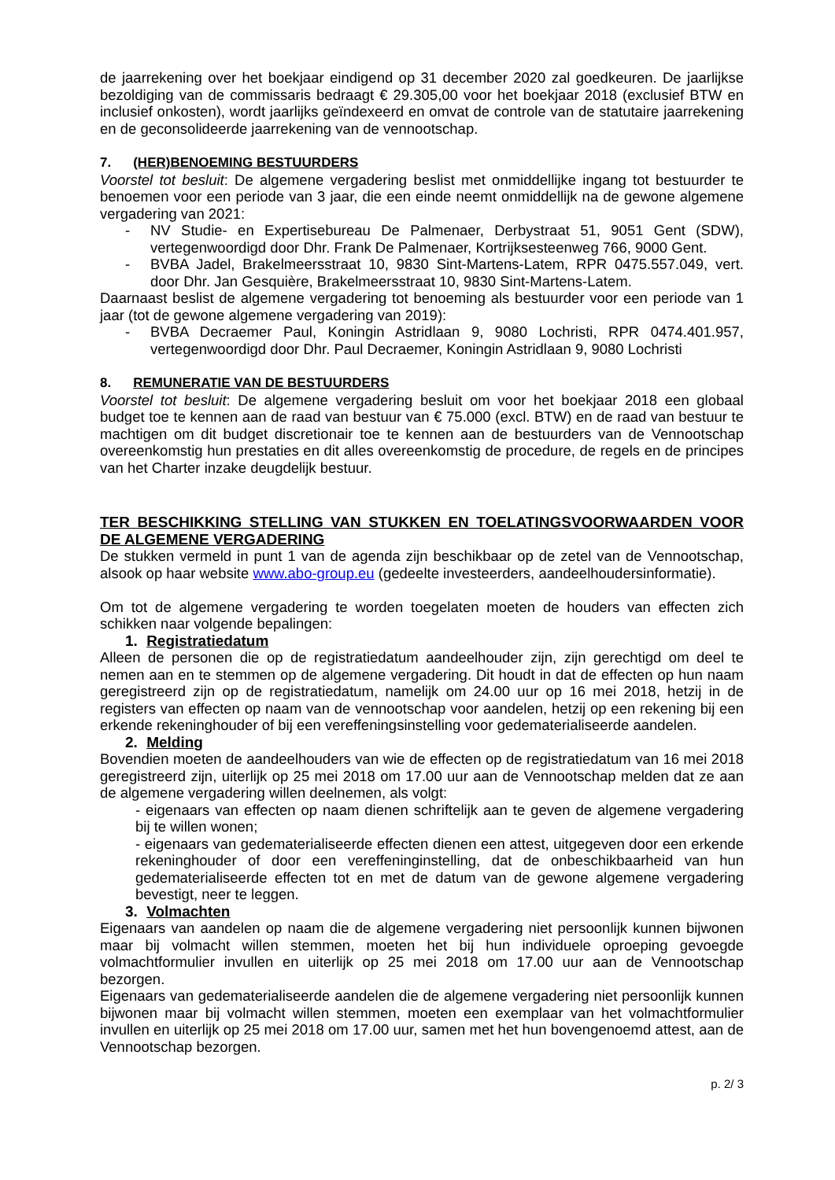de jaarrekening over het boekjaar eindigend op 31 december 2020 zal goedkeuren. De jaarlijkse bezoldiging van de commissaris bedraagt € 29.305,00 voor het boekjaar 2018 (exclusief BTW en inclusief onkosten), wordt jaarlijks geïndexeerd en omvat de controle van de statutaire jaarrekening en de geconsolideerde jaarrekening van de vennootschap.
7. (HER)BENOEMING BESTUURDERS
Voorstel tot besluit: De algemene vergadering beslist met onmiddellijke ingang tot bestuurder te benoemen voor een periode van 3 jaar, die een einde neemt onmiddellijk na de gewone algemene vergadering van 2021:
- NV Studie- en Expertisebureau De Palmenaer, Derbystraat 51, 9051 Gent (SDW), vertegenwoordigd door Dhr. Frank De Palmenaer, Kortrijksesteenweg 766, 9000 Gent.
- BVBA Jadel, Brakelmeersstraat 10, 9830 Sint-Martens-Latem, RPR 0475.557.049, vert. door Dhr. Jan Gesquière, Brakelmeersstraat 10, 9830 Sint-Martens-Latem.
Daarnaast beslist de algemene vergadering tot benoeming als bestuurder voor een periode van 1 jaar (tot de gewone algemene vergadering van 2019):
- BVBA Decraemer Paul, Koningin Astridlaan 9, 9080 Lochristi, RPR 0474.401.957, vertegenwoordigd door Dhr. Paul Decraemer, Koningin Astridlaan 9, 9080 Lochristi
8. REMUNERATIE VAN DE BESTUURDERS
Voorstel tot besluit: De algemene vergadering besluit om voor het boekjaar 2018 een globaal budget toe te kennen aan de raad van bestuur van € 75.000 (excl. BTW) en de raad van bestuur te machtigen om dit budget discretionair toe te kennen aan de bestuurders van de Vennootschap overeenkomstig hun prestaties en dit alles overeenkomstig de procedure, de regels en de principes van het Charter inzake deugdelijk bestuur.
TER BESCHIKKING STELLING VAN STUKKEN EN TOELATINGSVOORWAARDEN VOOR DE ALGEMENE VERGADERING
De stukken vermeld in punt 1 van de agenda zijn beschikbaar op de zetel van de Vennootschap, alsook op haar website www.abo-group.eu (gedeelte investeerders, aandeelhoudersinformatie).
Om tot de algemene vergadering te worden toegelaten moeten de houders van effecten zich schikken naar volgende bepalingen:
1. Registratiedatum
Alleen de personen die op de registratiedatum aandeelhouder zijn, zijn gerechtigd om deel te nemen aan en te stemmen op de algemene vergadering. Dit houdt in dat de effecten op hun naam geregistreerd zijn op de registratiedatum, namelijk om 24.00 uur op 16 mei 2018, hetzij in de registers van effecten op naam van de vennootschap voor aandelen, hetzij op een rekening bij een erkende rekeninghouder of bij een vereffeningsinstelling voor gedematerialiseerde aandelen.
2. Melding
Bovendien moeten de aandeelhouders van wie de effecten op de registratiedatum van 16 mei 2018 geregistreerd zijn, uiterlijk op 25 mei 2018 om 17.00 uur aan de Vennootschap melden dat ze aan de algemene vergadering willen deelnemen, als volgt:
- eigenaars van effecten op naam dienen schriftelijk aan te geven de algemene vergadering bij te willen wonen;
- eigenaars van gedematerialiseerde effecten dienen een attest, uitgegeven door een erkende rekeninghouder of door een vereffeninginstelling, dat de onbeschikbaarheid van hun gedematerialiseerde effecten tot en met de datum van de gewone algemene vergadering bevestigt, neer te leggen.
3. Volmachten
Eigenaars van aandelen op naam die de algemene vergadering niet persoonlijk kunnen bijwonen maar bij volmacht willen stemmen, moeten het bij hun individuele oproeping gevoegde volmachtformulier invullen en uiterlijk op 25 mei 2018 om 17.00 uur aan de Vennootschap bezorgen.
Eigenaars van gedematerialiseerde aandelen die de algemene vergadering niet persoonlijk kunnen bijwonen maar bij volmacht willen stemmen, moeten een exemplaar van het volmachtformulier invullen en uiterlijk op 25 mei 2018 om 17.00 uur, samen met het hun bovengenoemd attest, aan de Vennootschap bezorgen.
p. 2/ 3